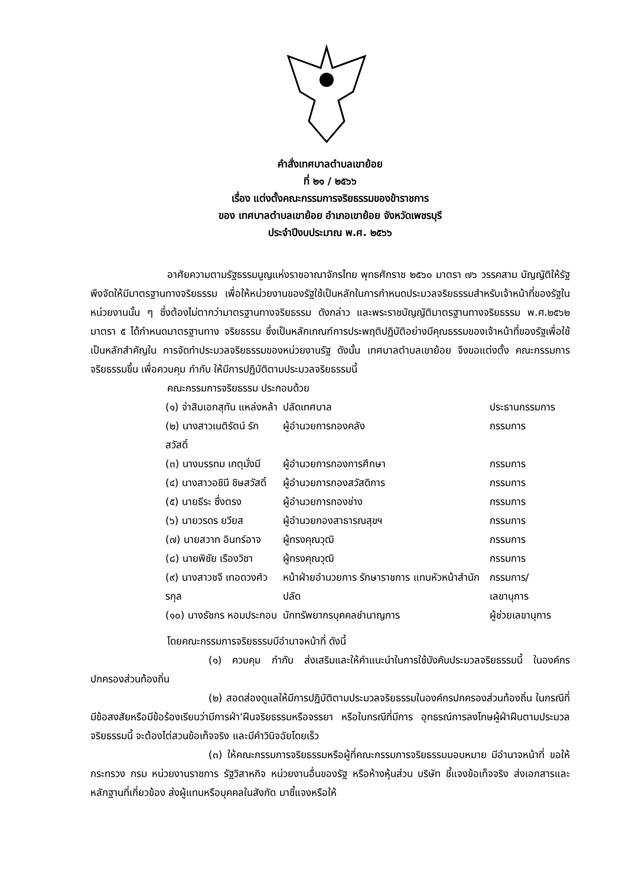คำสั่งเทศบาลตำบลเขาย้อย
ที่ ๒๑ / ๒๕๖๖
เรื่อง แต่งตั้งคณะกรรมการจริยธรรมของข้าราชการ
ของ เทศบาลตำบลเขาย้อย อำเภอเขาย้อย จังหวัดเพชรบุรี
ประจำปีงบประมาณ พ.ศ. ๒๕๖๖
อาศัยความตามรัฐธรรมนูญแห่งราชอาณาจักรไทย พุทธศักราช ๒๕๖๐ มาตรา ๗๖ วรรคสาม บัญญัติให้รัฐพึงจัดให้มีมาตรฐานทางจริยธรรม เพื่อให้หน่วยงานของรัฐใช้เป็นหลักในการกำหนดประมวลจริยธรรมสำหรับเจ้าหน้าที่ของรัฐในหน่วยงานนั้น ๆ ซึ่งต้องไม่ตากว่ามาตรฐานทางจริยธรรม ดังกล่าว และพระราชบัญญัติมาตรฐานทางจริยธรรม พ.ศ.๒๕๖๒ มาตรา ๕ ได้กำหนดมาตรฐานทาง จริยธรรม ซึ่งเป็นหลักเกณฑ์การประพฤติปฏิบัติอย่างมีคุณธรรมของเจ้าหน้าที่ของรัฐเพื่อใช้เป็นหลักสำคัญใน การจัดทำประมวลจริยธรรมของหน่วยงานรัฐ ดังนั้น เทศบาลตำบลเขาย้อย จึงขอแต่งตั้ง คณะกรรมการจริยธรรมขึ้น เพื่อควบคุม กำกับ ให้มีการปฏิบัติตามประมวลจริยธรรมนี้
คณะกรรมการจริยธรรม ประกอบด้วย
| (๑) จ่าสิบเอกสุทัน แหล่งหล้า | ปลัดเทศบาล | ประธานกรรมการ |
| (๒) นางสาวเนติรัตน์ รักสวัสดิ์ | ผู้อำนวยการกองคลัง | กรรมการ |
| (๓) นางบรรทม เกตุมั่งมี | ผู้อำนวยการกองการศึกษา | กรรมการ |
| (๔) นางสาวอชินี ชิษสวัสดิ์ | ผู้อำนวยการกองสวัสดิการ | กรรมการ |
| (๕) นายธีระ ซื่งตรง | ผู้อำนวยการกองช่าง | กรรมการ |
| (๖) นายวรดร ยวียส | ผู้อำนวยกองสาธารณสุขฯ | กรรมการ |
| (๗) นายสวาท อินทร์อาจ | ผู้ทรงคุณวุฒิ | กรรมการ |
| (๘) นายพิชัย เรืองวิชา | ผู้ทรงคุณวุฒิ | กรรมการ |
| (๙) นางสาวชจี เทอดวงศ์วรกุล | หน้าฝ่ายอำนวยการ รักษาราชการ แทนหัวหน้าสำนักปลัด | กรรมการ/เลขานุการ |
| (๑๐) นางธัชกร หอมประกอบ | นักทรัพยากรบุคคลชำนาญการ | ผู้ช่วยเลขานุการ |
โดยคณะกรรมการจริยธรรมมีอำนาจหน้าที่ ดังนี้
(๑) ควบคุม กำกับ ส่งเสริมและให้คำแนะนำในการใช้บังคับประมวลจริยธรรมนี้ ในองค์กรปกครองส่วนท้องถิ่น
(๒) สอดส่องดูแลให้มีการปฏิบัติตามประมวลจริยธรรมในองค์กรปกครองส่วนท้องถิ่น ในกรณีที่มีข้อสงสัยหรือมีข้อร้องเรียนว่ามีการฝ่า‘ฝืนจริยธรรมหรือจรรยา หรือในกรณีที่มีการ อุทธรณ์การลงโทษผู้ฝ่าฝืนตามประมวลจริยธรรมนี้ จะต้องไต่สวนข้อเท็จจริง และมีคำวินิจฉัยโดยเร็ว
(๓) ให้คณะกรรมการจริยธรรมหรือผู้ที่คณะกรรมการจริยธรรมมอบหมาย มีอำนาจหน้าที่ ขอให้กระทรวง กรม หน่วยงานราชการ รัฐวิสาหกิจ หน่วยงานอื่นของรัฐ หรือห้างหุ้นส่วน บริษัท ชี้แจงข้อเท็จจริง ส่งเอกสารและหลักฐานที่เกี่ยวข้อง ส่งผู้แทนหรือบุคคลในสังกัด มาชี้แจงหรือให้